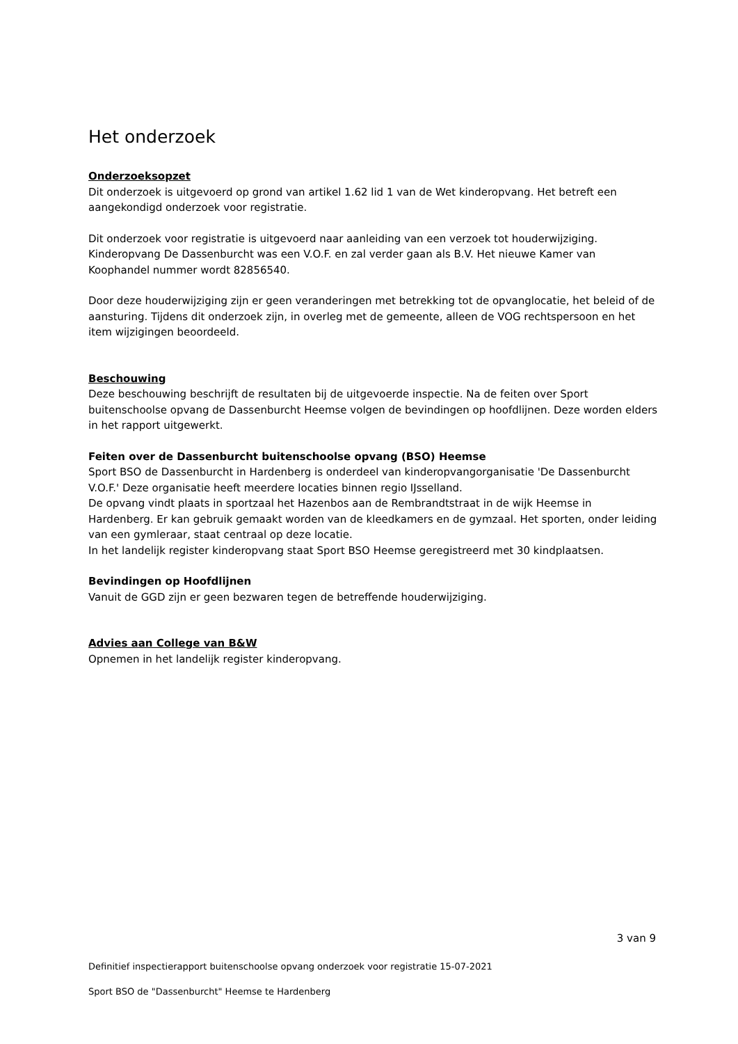Het onderzoek
Onderzoeksopzet
Dit onderzoek is uitgevoerd op grond van artikel 1.62 lid 1 van de Wet kinderopvang. Het betreft een aangekondigd onderzoek voor registratie.
Dit onderzoek voor registratie is uitgevoerd naar aanleiding van een verzoek tot houderwijziging. Kinderopvang De Dassenburcht was een V.O.F. en zal verder gaan als B.V. Het nieuwe Kamer van Koophandel nummer wordt 82856540.
Door deze houderwijziging zijn er geen veranderingen met betrekking tot de opvanglocatie, het beleid of de aansturing. Tijdens dit onderzoek zijn, in overleg met de gemeente, alleen de VOG rechtspersoon en het item wijzigingen beoordeeld.
Beschouwing
Deze beschouwing beschrijft de resultaten bij de uitgevoerde inspectie. Na de feiten over Sport buitenschoolse opvang de Dassenburcht Heemse volgen de bevindingen op hoofdlijnen. Deze worden elders in het rapport uitgewerkt.
Feiten over de Dassenburcht buitenschoolse opvang (BSO) Heemse
Sport BSO de Dassenburcht in Hardenberg is onderdeel van kinderopvangorganisatie 'De Dassenburcht V.O.F.' Deze organisatie heeft meerdere locaties binnen regio IJsselland.
De opvang vindt plaats in sportzaal het Hazenbos aan de Rembrandtstraat in de wijk Heemse in Hardenberg. Er kan gebruik gemaakt worden van de kleedkamers en de gymzaal. Het sporten, onder leiding van een gymleraar, staat centraal op deze locatie.
In het landelijk register kinderopvang staat Sport BSO Heemse geregistreerd met 30 kindplaatsen.
Bevindingen op Hoofdlijnen
Vanuit de GGD zijn er geen bezwaren tegen de betreffende houderwijziging.
Advies aan College van B&W
Opnemen in het landelijk register kinderopvang.
3 van 9
Definitief inspectierapport buitenschoolse opvang onderzoek voor registratie 15-07-2021
Sport BSO de "Dassenburcht" Heemse te Hardenberg